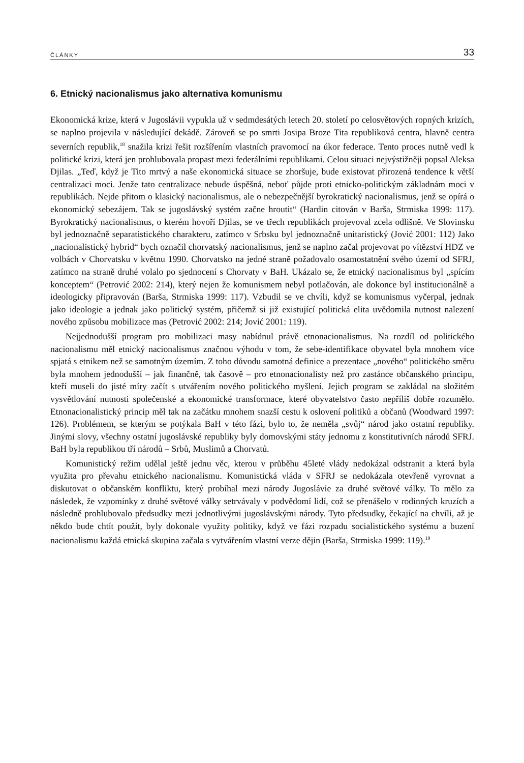ČLÁNKY 33
6. Etnický nacionalismus jako alternativa komunismu
Ekonomická krize, která v Jugoslávii vypukla už v sedmdesátých letech 20. století po celosvětových ropných krizích, se naplno projevila v následující dekádě. Zároveň se po smrti Josipa Broze Tita republiková centra, hlavně centra severních republik,<sup>18</sup> snažila krizi řešit rozšířením vlastních pravomocí na úkor federace. Tento proces nutně vedl k politické krizi, která jen prohlubovala propast mezi federálními republikami. Celou situaci nejvýstižněji popsal Aleksa Djilas. „Teď, když je Tito mrtvý a naše ekonomická situace se zhoršuje, bude existovat přirozená tendence k větší centralizaci moci. Jenže tato centralizace nebude úspěšná, neboť půjde proti etnicko-politickým základnám moci v republikách. Nejde přitom o klasický nacionalismus, ale o nebezpečnější byrokratický nacionalismus, jenž se opírá o ekonomický sebezájem. Tak se jugoslávský systém začne hroutit“ (Hardin citován v Barša, Strmiska 1999: 117). Byrokratický nacionalismus, o kterém hovoří Djilas, se ve třech republikách projevoval zcela odlišně. Ve Slovinsku byl jednoznačně separatistického charakteru, zatímco v Srbsku byl jednoznačně unitaristický (Jović 2001: 112) Jako „nacionalistický hybrid“ bych označil chorvatský nacionalismus, jenž se naplno začal projevovat po vítězství HDZ ve volbách v Chorvatsku v květnu 1990. Chorvatsko na jedné straně požadovalo osamostatnění svého území od SFRJ, zatímco na straně druhé volalo po sjednocení s Chorvaty v BaH. Ukázalo se, že etnický nacionalismus byl „spícím konceptem“ (Petrović 2002: 214), který nejen že komunismem nebyl potlačován, ale dokonce byl institucionálně a ideologicky připravován (Barša, Strmiska 1999: 117). Vzbudil se ve chvíli, když se komunismus vyčerpal, jednak jako ideologie a jednak jako politický systém, přičemž si již existující politická elita uvědomila nutnost nalezení nového způsobu mobilizace mas (Petrović 2002: 214; Jović 2001: 119).
Nejjednodušší program pro mobilizaci masy nabídnul právě etnonacionalismus. Na rozdíl od politického nacionalismu měl etnický nacionalismus značnou výhodu v tom, že sebe-identifikace obyvatel byla mnohem více spjatá s etnikem než se samotným územím. Z toho důvodu samotná definice a prezentace „nového“ politického směru byla mnohem jednodušší – jak finančně, tak časově – pro etnonacionalisty než pro zastánce občanského principu, kteří museli do jisté míry začít s utvářením nového politického myšlení. Jejich program se zakládal na složitém vysvětlování nutnosti společenské a ekonomické transformace, které obyvatelstvo často nepříliš dobře rozumělo. Etnonacionalistický princip měl tak na začátku mnohem snazší cestu k oslovení politiků a občanů (Woodward 1997: 126). Problémem, se kterým se potýkala BaH v této fázi, bylo to, že neměla „svůj“ národ jako ostatní republiky. Jinými slovy, všechny ostatní jugoslávské republiky byly domovskými státy jednomu z konstitutivních národů SFRJ. BaH byla republikou tří národů – Srbů, Muslimů a Chorvatů.
Komunistický režim udělal ještě jednu věc, kterou v průběhu 45leté vlády nedokázal odstranit a která byla využita pro převahu etnického nacionalismu. Komunistická vláda v SFRJ se nedokázala otevřeně vyrovnat a diskutovat o občanském konfliktu, který probíhal mezi národy Jugoslávie za druhé světové války. To mělo za následek, že vzpomínky z druhé světové války setrvávaly v podvědomí lidí, což se přenášelo v rodinných kruzích a následně prohlubovalo předsudky mezi jednotlivými jugoslávskými národy. Tyto předsudky, čekající na chvíli, až je někdo bude chtít použít, byly dokonale využity politiky, když ve fázi rozpadu socialistického systému a buzení nacionalismu každá etnická skupina začala s vytvářením vlastní verze dějin (Barša, Strmiska 1999: 119).<sup>19</sup>